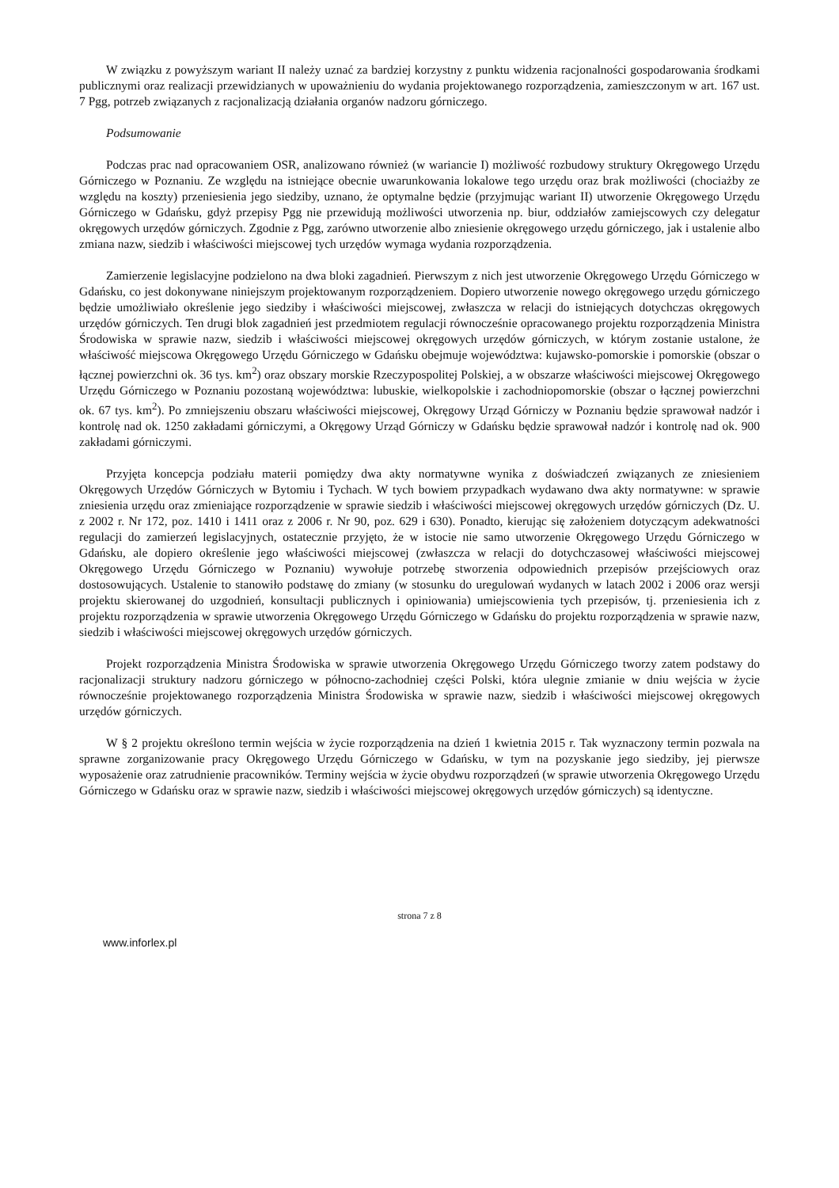W związku z powyższym wariant II należy uznać za bardziej korzystny z punktu widzenia racjonalności gospodarowania środkami publicznymi oraz realizacji przewidzianych w upoważnieniu do wydania projektowanego rozporządzenia, zamieszczonym w art. 167 ust. 7 Pgg, potrzeb związanych z racjonalizacją działania organów nadzoru górniczego.
Podsumowanie
Podczas prac nad opracowaniem OSR, analizowano również (w wariancie I) możliwość rozbudowy struktury Okręgowego Urzędu Górniczego w Poznaniu. Ze względu na istniejące obecnie uwarunkowania lokalowe tego urzędu oraz brak możliwości (chociażby ze względu na koszty) przeniesienia jego siedziby, uznano, że optymalne będzie (przyjmując wariant II) utworzenie Okręgowego Urzędu Górniczego w Gdańsku, gdyż przepisy Pgg nie przewidują możliwości utworzenia np. biur, oddziałów zamiejscowych czy delegatur okręgowych urzędów górniczych. Zgodnie z Pgg, zarówno utworzenie albo zniesienie okręgowego urzędu górniczego, jak i ustalenie albo zmiana nazw, siedzib i właściwości miejscowej tych urzędów wymaga wydania rozporządzenia.
Zamierzenie legislacyjne podzielono na dwa bloki zagadnień. Pierwszym z nich jest utworzenie Okręgowego Urzędu Górniczego w Gdańsku, co jest dokonywane niniejszym projektowanym rozporządzeniem. Dopiero utworzenie nowego okręgowego urzędu górniczego będzie umożliwiało określenie jego siedziby i właściwości miejscowej, zwłaszcza w relacji do istniejących dotychczas okręgowych urzędów górniczych. Ten drugi blok zagadnień jest przedmiotem regulacji równocześnie opracowanego projektu rozporządzenia Ministra Środowiska w sprawie nazw, siedzib i właściwości miejscowej okręgowych urzędów górniczych, w którym zostanie ustalone, że właściwość miejscowa Okręgowego Urzędu Górniczego w Gdańsku obejmuje województwa: kujawsko-pomorskie i pomorskie (obszar o łącznej powierzchni ok. 36 tys. km<sup>2</sup>) oraz obszary morskie Rzeczypospolitej Polskiej, a w obszarze właściwości miejscowej Okręgowego Urzędu Górniczego w Poznaniu pozostaną województwa: lubuskie, wielkopolskie i zachodniopomorskie (obszar o łącznej powierzchni ok. 67 tys. km<sup>2</sup>). Po zmniejszeniu obszaru właściwości miejscowej, Okręgowy Urząd Górniczy w Poznaniu będzie sprawował nadzór i kontrolę nad ok. 1250 zakładami górniczymi, a Okręgowy Urząd Górniczy w Gdańsku będzie sprawował nadzór i kontrolę nad ok. 900 zakładami górniczymi.
Przyjęta koncepcja podziału materii pomiędzy dwa akty normatywne wynika z doświadczeń związanych ze zniesieniem Okręgowych Urzędów Górniczych w Bytomiu i Tychach. W tych bowiem przypadkach wydawano dwa akty normatywne: w sprawie zniesienia urzędu oraz zmieniające rozporządzenie w sprawie siedzib i właściwości miejscowej okręgowych urzędów górniczych (Dz. U. z 2002 r. Nr 172, poz. 1410 i 1411 oraz z 2006 r. Nr 90, poz. 629 i 630). Ponadto, kierując się założeniem dotyczącym adekwatności regulacji do zamierzeń legislacyjnych, ostatecznie przyjęto, że w istocie nie samo utworzenie Okręgowego Urzędu Górniczego w Gdańsku, ale dopiero określenie jego właściwości miejscowej (zwłaszcza w relacji do dotychczasowej właściwości miejscowej Okręgowego Urzędu Górniczego w Poznaniu) wywołuje potrzebę stworzenia odpowiednich przepisów przejściowych oraz dostosowujących. Ustalenie to stanowiło podstawę do zmiany (w stosunku do uregulowań wydanych w latach 2002 i 2006 oraz wersji projektu skierowanej do uzgodnień, konsultacji publicznych i opiniowania) umiejscowienia tych przepisów, tj. przeniesienia ich z projektu rozporządzenia w sprawie utworzenia Okręgowego Urzędu Górniczego w Gdańsku do projektu rozporządzenia w sprawie nazw, siedzib i właściwości miejscowej okręgowych urzędów górniczych.
Projekt rozporządzenia Ministra Środowiska w sprawie utworzenia Okręgowego Urzędu Górniczego tworzy zatem podstawy do racjonalizacji struktury nadzoru górniczego w północno-zachodniej części Polski, która ulegnie zmianie w dniu wejścia w życie równocześnie projektowanego rozporządzenia Ministra Środowiska w sprawie nazw, siedzib i właściwości miejscowej okręgowych urzędów górniczych.
W § 2 projektu określono termin wejścia w życie rozporządzenia na dzień 1 kwietnia 2015 r. Tak wyznaczony termin pozwala na sprawne zorganizowanie pracy Okręgowego Urzędu Górniczego w Gdańsku, w tym na pozyskanie jego siedziby, jej pierwsze wyposażenie oraz zatrudnienie pracowników. Terminy wejścia w życie obydwu rozporządzeń (w sprawie utworzenia Okręgowego Urzędu Górniczego w Gdańsku oraz w sprawie nazw, siedzib i właściwości miejscowej okręgowych urzędów górniczych) są identyczne.
strona 7 z 8
www.inforlex.pl